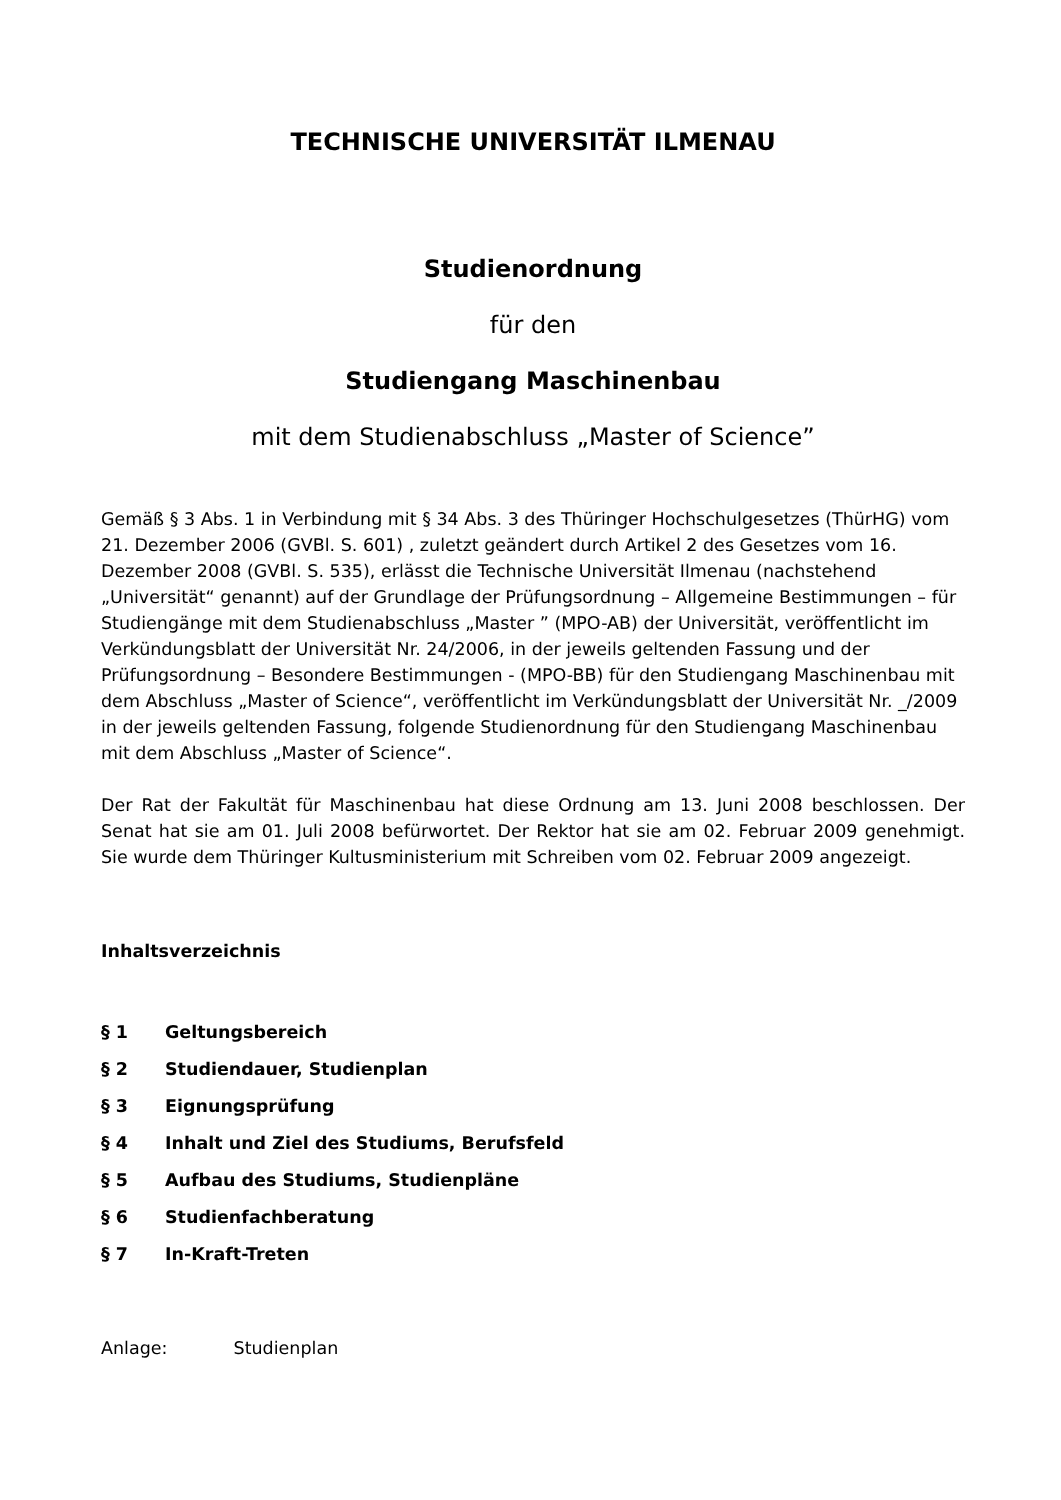TECHNISCHE UNIVERSITÄT ILMENAU
Studienordnung
für den
Studiengang Maschinenbau
mit dem Studienabschluss „Master of Science”
Gemäß § 3 Abs. 1 in Verbindung mit § 34 Abs. 3 des Thüringer Hochschulgesetzes (ThürHG) vom 21. Dezember 2006 (GVBl. S. 601) , zuletzt geändert durch Artikel 2 des Gesetzes vom 16. Dezember 2008 (GVBl. S. 535), erlässt die Technische Universität Ilmenau (nachstehend „Universität“ genannt) auf der Grundlage der Prüfungsordnung – Allgemeine Bestimmungen – für Studiengänge mit dem Studienabschluss „Master ” (MPO-AB) der Universität, veröffentlicht im Verkündungsblatt der Universität Nr. 24/2006, in der jeweils geltenden Fassung und der Prüfungsordnung – Besondere Bestimmungen - (MPO-BB) für den Studiengang Maschinenbau mit dem Abschluss „Master of Science“, veröffentlicht im Verkündungsblatt der Universität Nr. _/2009 in der jeweils geltenden Fassung, folgende Studienordnung für den Studiengang Maschinenbau mit dem Abschluss „Master of Science“.
Der Rat der Fakultät für Maschinenbau hat diese Ordnung am 13. Juni 2008 beschlossen. Der Senat hat sie am 01. Juli 2008 befürwortet. Der Rektor hat sie am 02. Februar 2009 genehmigt. Sie wurde dem Thüringer Kultusministerium mit Schreiben vom 02. Februar 2009 angezeigt.
Inhaltsverzeichnis
§ 1 Geltungsbereich
§ 2 Studiendauer, Studienplan
§ 3 Eignungsprüfung
§ 4 Inhalt und Ziel des Studiums, Berufsfeld
§ 5 Aufbau des Studiums, Studienpläne
§ 6 Studienfachberatung
§ 7 In-Kraft-Treten
Anlage: Studienplan